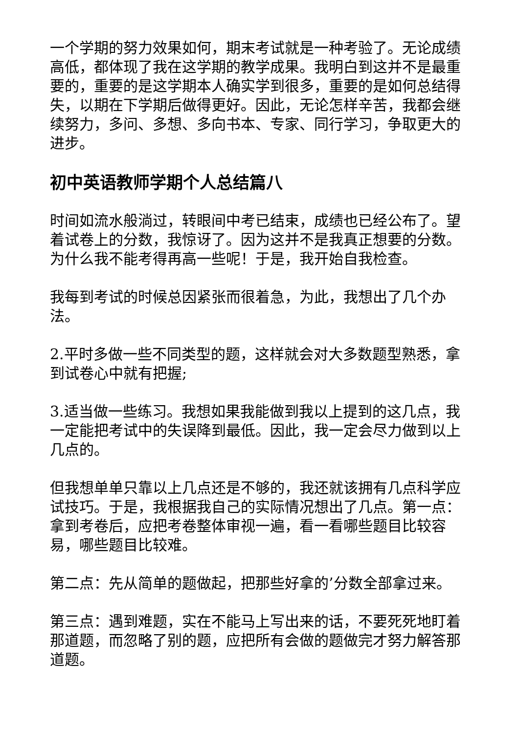一个学期的努力效果如何，期末考试就是一种考验了。无论成绩高低，都体现了我在这学期的教学成果。我明白到这并不是最重要的，重要的是这学期本人确实学到很多，重要的是如何总结得失，以期在下学期后做得更好。因此，无论怎样辛苦，我都会继续努力，多问、多想、多向书本、专家、同行学习，争取更大的进步。
初中英语教师学期个人总结篇八
时间如流水般淌过，转眼间中考已结束，成绩也已经公布了。望着试卷上的分数，我惊讶了。因为这并不是我真正想要的分数。为什么我不能考得再高一些呢！于是，我开始自我检查。
我每到考试的时候总因紧张而很着急，为此，我想出了几个办法。
2.平时多做一些不同类型的题，这样就会对大多数题型熟悉，拿到试卷心中就有把握;
3.适当做一些练习。我想如果我能做到我以上提到的这几点，我一定能把考试中的失误降到最低。因此，我一定会尽力做到以上几点的。
但我想单单只靠以上几点还是不够的，我还就该拥有几点科学应试技巧。于是，我根据我自己的实际情况想出了几点。第一点：拿到考卷后，应把考卷整体审视一遍，看一看哪些题目比较容易，哪些题目比较难。
第二点：先从简单的题做起，把那些好拿的’分数全部拿过来。
第三点：遇到难题，实在不能马上写出来的话，不要死死地盯着那道题，而忽略了别的题，应把所有会做的题做完才努力解答那道题。